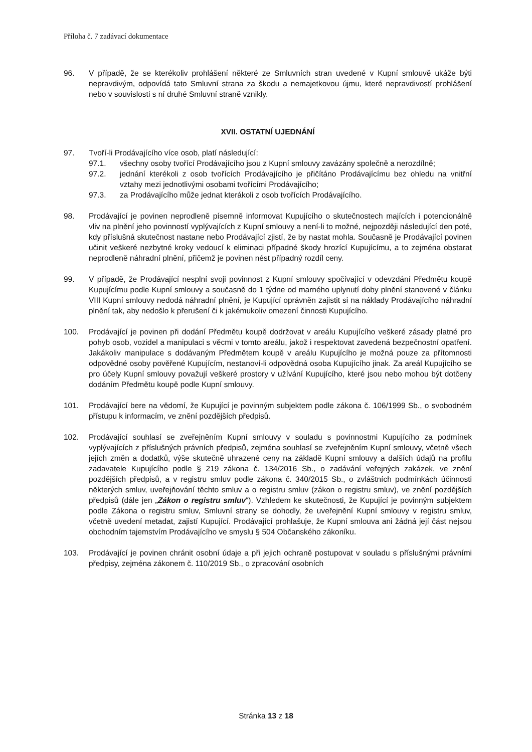Příloha č. 7 zadávací dokumentace
96. V případě, že se kterékoliv prohlášení některé ze Smluvních stran uvedené v Kupní smlouvě ukáže býti nepravdivým, odpovídá tato Smluvní strana za škodu a nemajetkovou újmu, které nepravdivostí prohlášení nebo v souvislosti s ní druhé Smluvní straně vznikly.
XVII. OSTATNÍ UJEDNÁNÍ
97. Tvoří-li Prodávajícího více osob, platí následující:
97.1. všechny osoby tvořící Prodávajícího jsou z Kupní smlouvy zavázány společně a nerozdílně;
97.2. jednání kterékoli z osob tvořících Prodávajícího je přičítáno Prodávajícímu bez ohledu na vnitřní vztahy mezi jednotlivými osobami tvořícími Prodávajícího;
97.3. za Prodávajícího může jednat kterákoli z osob tvořících Prodávajícího.
98. Prodávající je povinen neprodleně písemně informovat Kupujícího o skutečnostech majících i potencionálně vliv na plnění jeho povinností vyplývajících z Kupní smlouvy a není-li to možné, nejpozději následující den poté, kdy příslušná skutečnost nastane nebo Prodávající zjistí, že by nastat mohla. Současně je Prodávající povinen učinit veškeré nezbytné kroky vedoucí k eliminaci případné škody hrozící Kupujícímu, a to zejména obstarat neprodleně náhradní plnění, přičemž je povinen nést případný rozdíl ceny.
99. V případě, že Prodávající nesplní svoji povinnost z Kupní smlouvy spočívající v odevzdání Předmětu koupě Kupujícímu podle Kupní smlouvy a současně do 1 týdne od marného uplynutí doby plnění stanovené v článku VIII Kupní smlouvy nedodá náhradní plnění, je Kupující oprávněn zajistit si na náklady Prodávajícího náhradní plnění tak, aby nedošlo k přerušení či k jakémukoliv omezení činnosti Kupujícího.
100. Prodávající je povinen při dodání Předmětu koupě dodržovat v areálu Kupujícího veškeré zásady platné pro pohyb osob, vozidel a manipulaci s věcmi v tomto areálu, jakož i respektovat zavedená bezpečnostní opatření. Jakákoliv manipulace s dodávaným Předmětem koupě v areálu Kupujícího je možná pouze za přítomnosti odpovědné osoby pověřené Kupujícím, nestanoví-li odpovědná osoba Kupujícího jinak. Za areál Kupujícího se pro účely Kupní smlouvy považují veškeré prostory v užívání Kupujícího, které jsou nebo mohou být dotčeny dodáním Předmětu koupě podle Kupní smlouvy.
101. Prodávající bere na vědomí, že Kupující je povinným subjektem podle zákona č. 106/1999 Sb., o svobodném přístupu k informacím, ve znění pozdějších předpisů.
102. Prodávající souhlasí se zveřejněním Kupní smlouvy v souladu s povinnostmi Kupujícího za podmínek vyplývajících z příslušných právních předpisů, zejména souhlasí se zveřejněním Kupní smlouvy, včetně všech jejích změn a dodatků, výše skutečně uhrazené ceny na základě Kupní smlouvy a dalších údajů na profilu zadavatele Kupujícího podle § 219 zákona č. 134/2016 Sb., o zadávání veřejných zakázek, ve znění pozdějších předpisů, a v registru smluv podle zákona č. 340/2015 Sb., o zvláštních podmínkách účinnosti některých smluv, uveřejňování těchto smluv a o registru smluv (zákon o registru smluv), ve znění pozdějších předpisů (dále jen „Zákon o registru smluv“). Vzhledem ke skutečnosti, že Kupující je povinným subjektem podle Zákona o registru smluv, Smluvní strany se dohodly, že uveřejnění Kupní smlouvy v registru smluv, včetně uvedení metadat, zajistí Kupující. Prodávající prohlašuje, že Kupní smlouva ani žádná její část nejsou obchodním tajemstvím Prodávajícího ve smyslu § 504 Občanského zákoníku.
103. Prodávající je povinen chránit osobní údaje a při jejich ochraně postupovat v souladu s příslušnými právními předpisy, zejména zákonem č. 110/2019 Sb., o zpracování osobních
Stránka 13 z 18